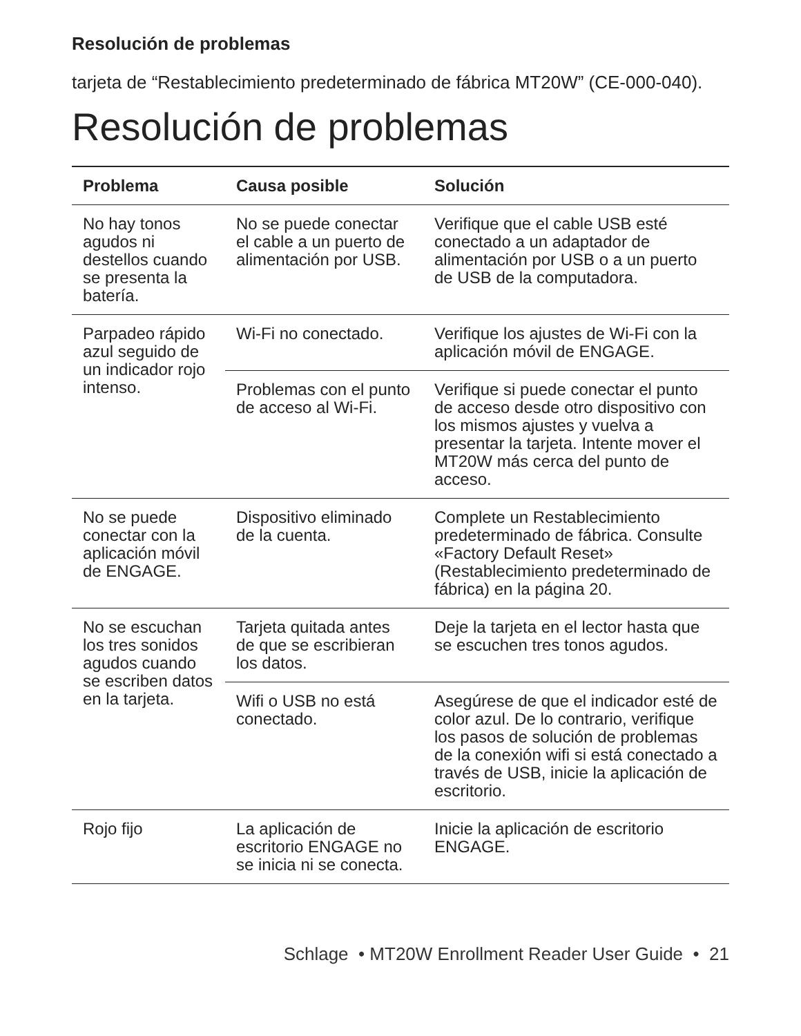Resolución de problemas
tarjeta de “Restablecimiento predeterminado de fábrica MT20W” (CE-000-040).
Resolución de problemas
| Problema | Causa posible | Solución |
| --- | --- | --- |
| No hay tonos agudos ni destellos cuando se presenta la batería. | No se puede conectar el cable a un puerto de alimentación por USB. | Verifique que el cable USB esté conectado a un adaptador de alimentación por USB o a un puerto de USB de la computadora. |
| Parpadeo rápido azul seguido de un indicador rojo intenso. | Wi-Fi no conectado. | Verifique los ajustes de Wi-Fi con la aplicación móvil de ENGAGE. |
| | Problemas con el punto de acceso al Wi-Fi. | Verifique si puede conectar el punto de acceso desde otro dispositivo con los mismos ajustes y vuelva a presentar la tarjeta. Intente mover el MT20W más cerca del punto de acceso. |
| No se puede conectar con la aplicación móvil de ENGAGE. | Dispositivo eliminado de la cuenta. | Complete un Restablecimiento predeterminado de fábrica. Consulte «Factory Default Reset» (Restablecimiento predeterminado de fábrica) en la página 20. |
| No se escuchan los tres sonidos agudos cuando se escriben datos en la tarjeta. | Tarjeta quitada antes de que se escribieran los datos. | Deje la tarjeta en el lector hasta que se escuchen tres tonos agudos. |
| | Wifi o USB no está conectado. | Asegúrese de que el indicador esté de color azul. De lo contrario, verifique los pasos de solución de problemas de la conexión wifi si está conectado a través de USB, inicie la aplicación de escritorio. |
| Rojo fijo | La aplicación de escritorio ENGAGE no se inicia ni se conecta. | Inicie la aplicación de escritorio ENGAGE. |
Schlage • MT20W Enrollment Reader User Guide • 21